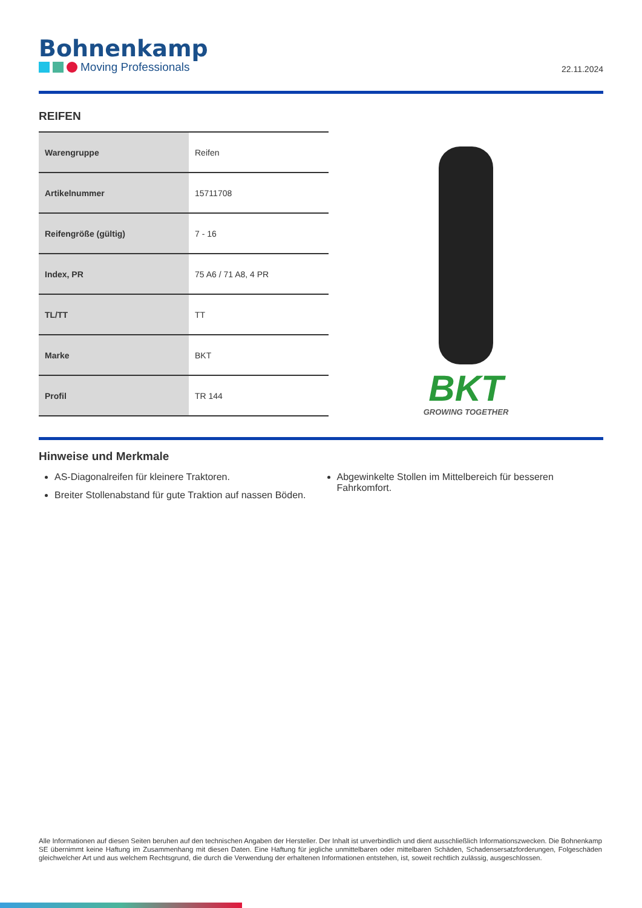Bohnenkamp
Moving Professionals
22.11.2024
REIFEN
| Warengruppe | Reifen |
| Artikelnummer | 15711708 |
| Reifengröße (gültig) | 7 - 16 |
| Index, PR | 75 A6 / 71 A8, 4 PR |
| TL/TT | TT |
| Marke | BKT |
| Profil | TR 144 |
BKT
GROWING TOGETHER
Hinweise und Merkmale
AS-Diagonalreifen für kleinere Traktoren.
Breiter Stollenabstand für gute Traktion auf nassen Böden.
Abgewinkelte Stollen im Mittelbereich für besseren Fahrkomfort.
Alle Informationen auf diesen Seiten beruhen auf den technischen Angaben der Hersteller. Der Inhalt ist unverbindlich und dient ausschließlich Informationszwecken. Die Bohnenkamp SE übernimmt keine Haftung im Zusammenhang mit diesen Daten. Eine Haftung für jegliche unmittelbaren oder mittelbaren Schäden, Schadensersatzforderungen, Folgeschäden gleichwelcher Art und aus welchem Rechtsgrund, die durch die Verwendung der erhaltenen Informationen entstehen, ist, soweit rechtlich zulässig, ausgeschlossen.